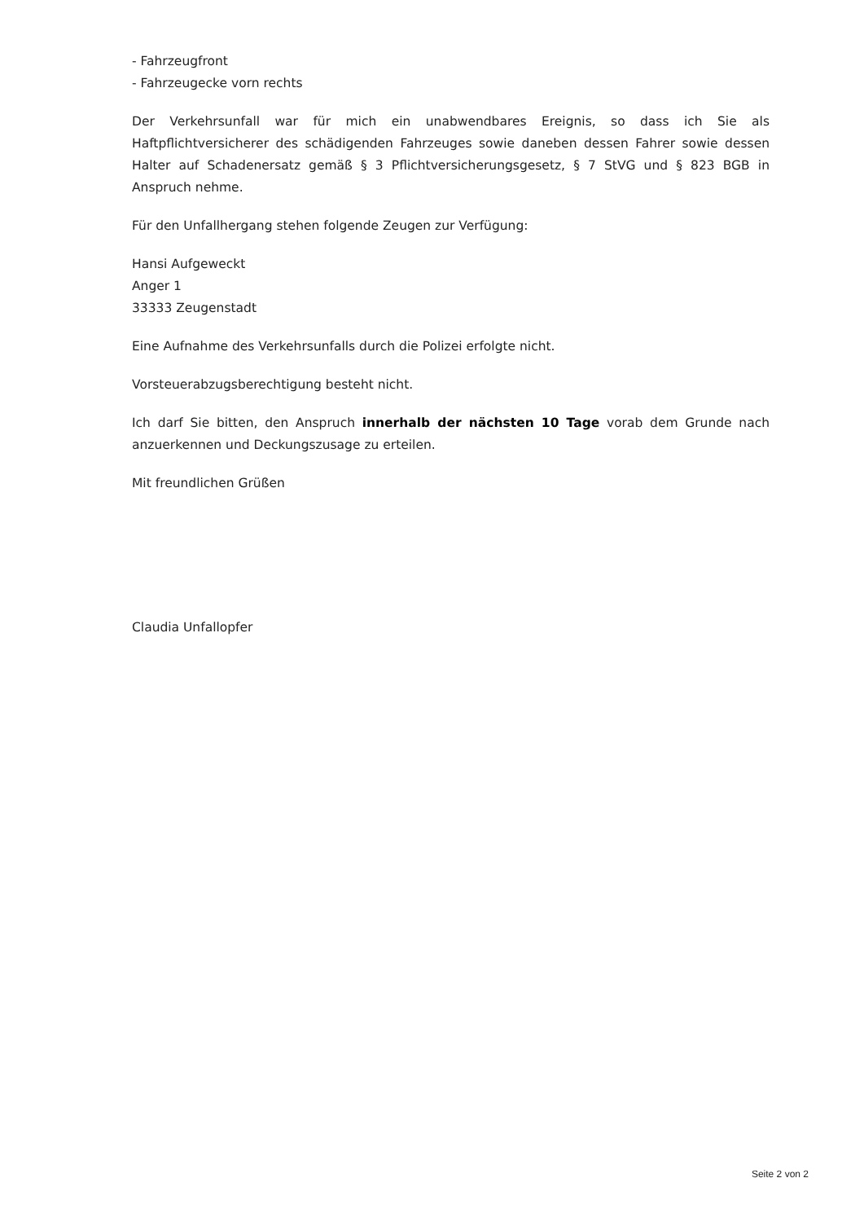- Fahrzeugfront
- Fahrzeugecke vorn rechts
Der Verkehrsunfall war für mich ein unabwendbares Ereignis, so dass ich Sie als Haftpflichtversicherer des schädigenden Fahrzeuges sowie daneben dessen Fahrer sowie dessen Halter auf Schadenersatz gemäß § 3 Pflichtversicherungsgesetz, § 7 StVG und § 823 BGB in Anspruch nehme.
Für den Unfallhergang stehen folgende Zeugen zur Verfügung:
Hansi Aufgeweckt
Anger 1
33333 Zeugenstadt
Eine Aufnahme des Verkehrsunfalls durch die Polizei erfolgte nicht.
Vorsteuerabzugsberechtigung besteht nicht.
Ich darf Sie bitten, den Anspruch innerhalb der nächsten 10 Tage vorab dem Grunde nach anzuerkennen und Deckungszusage zu erteilen.
Mit freundlichen Grüßen
Claudia Unfallopfer
Seite 2 von 2